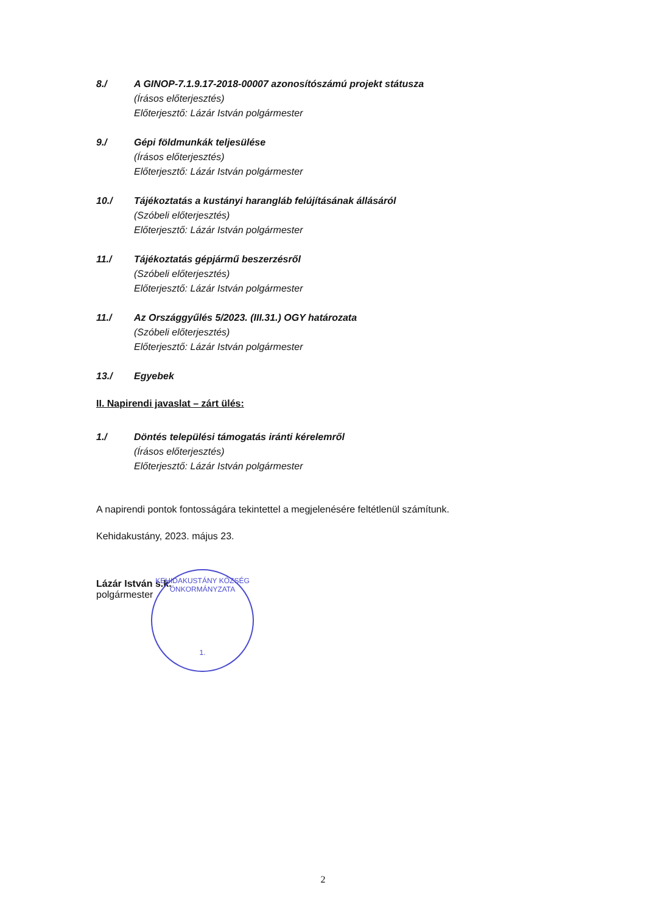8./ A GINOP-7.1.9.17-2018-00007 azonosítószámú projekt státusza
(Írásos előterjesztés)
Előterjesztő: Lázár István polgármester
9./ Gépi földmunkák teljesülése
(Írásos előterjesztés)
Előterjesztő: Lázár István polgármester
10./ Tájékoztatás a kustányi harangláb felújításának állásáról
(Szóbeli előterjesztés)
Előterjesztő: Lázár István polgármester
11./ Tájékoztatás gépjármű beszerzésről
(Szóbeli előterjesztés)
Előterjesztő: Lázár István polgármester
11./ Az Országgyűlés 5/2023. (III.31.) OGY határozata
(Szóbeli előterjesztés)
Előterjesztő: Lázár István polgármester
13./ Egyebek
II. Napirendi javaslat – zárt ülés:
1./ Döntés települési támogatás iránti kérelemről
(Írásos előterjesztés)
Előterjesztő: Lázár István polgármester
A napirendi pontok fontosságára tekintettel a megjelenésére feltétlenül számítunk.
Kehidakustány, 2023. május 23.
Lázár István s.k.
polgármester
KEHIDAKUSTÁNY KÖZSÉG ÖNKORMÁNYZATA
1.
2